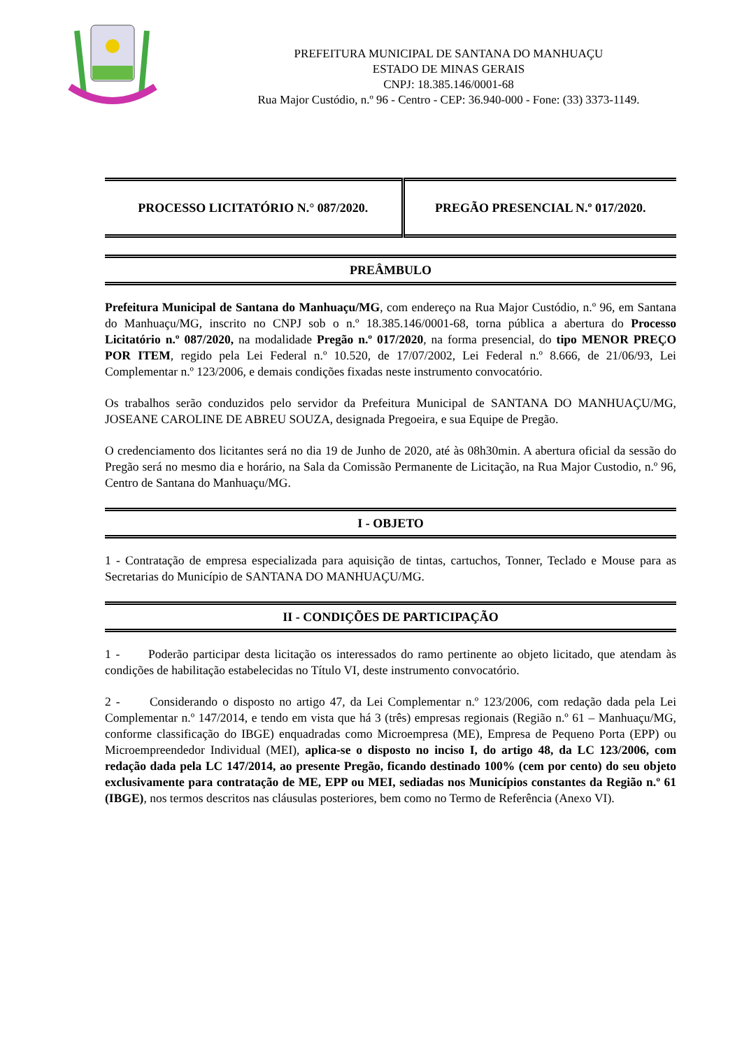PREFEITURA MUNICIPAL DE SANTANA DO MANHUAÇU
ESTADO DE MINAS GERAIS
CNPJ: 18.385.146/0001-68
Rua Major Custódio, n.º 96 - Centro - CEP: 36.940-000 - Fone: (33) 3373-1149.
| PROCESSO LICITATÓRIO N.° 087/2020. | PREGÃO PRESENCIAL N.º 017/2020. |
PREÂMBULO
Prefeitura Municipal de Santana do Manhuaçu/MG, com endereço na Rua Major Custódio, n.º 96, em Santana do Manhuaçu/MG, inscrito no CNPJ sob o n.º 18.385.146/0001-68, torna pública a abertura do Processo Licitatório n.º 087/2020, na modalidade Pregão n.º 017/2020, na forma presencial, do tipo MENOR PREÇO POR ITEM, regido pela Lei Federal n.º 10.520, de 17/07/2002, Lei Federal n.º 8.666, de 21/06/93, Lei Complementar n.º 123/2006, e demais condições fixadas neste instrumento convocatório.
Os trabalhos serão conduzidos pelo servidor da Prefeitura Municipal de SANTANA DO MANHUAÇU/MG, JOSEANE CAROLINE DE ABREU SOUZA, designada Pregoeira, e sua Equipe de Pregão.
O credenciamento dos licitantes será no dia 19 de Junho de 2020, até às 08h30min. A abertura oficial da sessão do Pregão será no mesmo dia e horário, na Sala da Comissão Permanente de Licitação, na Rua Major Custodio, n.º 96, Centro de Santana do Manhuaçu/MG.
I - OBJETO
1 - Contratação de empresa especializada para aquisição de tintas, cartuchos, Tonner, Teclado e Mouse para as Secretarias do Município de SANTANA DO MANHUAÇU/MG.
II - CONDIÇÕES DE PARTICIPAÇÃO
1 - Poderão participar desta licitação os interessados do ramo pertinente ao objeto licitado, que atendam às condições de habilitação estabelecidas no Título VI, deste instrumento convocatório.
2 - Considerando o disposto no artigo 47, da Lei Complementar n.º 123/2006, com redação dada pela Lei Complementar n.º 147/2014, e tendo em vista que há 3 (três) empresas regionais (Região n.º 61 – Manhuaçu/MG, conforme classificação do IBGE) enquadradas como Microempresa (ME), Empresa de Pequeno Porta (EPP) ou Microempreendedor Individual (MEI), aplica-se o disposto no inciso I, do artigo 48, da LC 123/2006, com redação dada pela LC 147/2014, ao presente Pregão, ficando destinado 100% (cem por cento) do seu objeto exclusivamente para contratação de ME, EPP ou MEI, sediadas nos Municípios constantes da Região n.º 61 (IBGE), nos termos descritos nas cláusulas posteriores, bem como no Termo de Referência (Anexo VI).